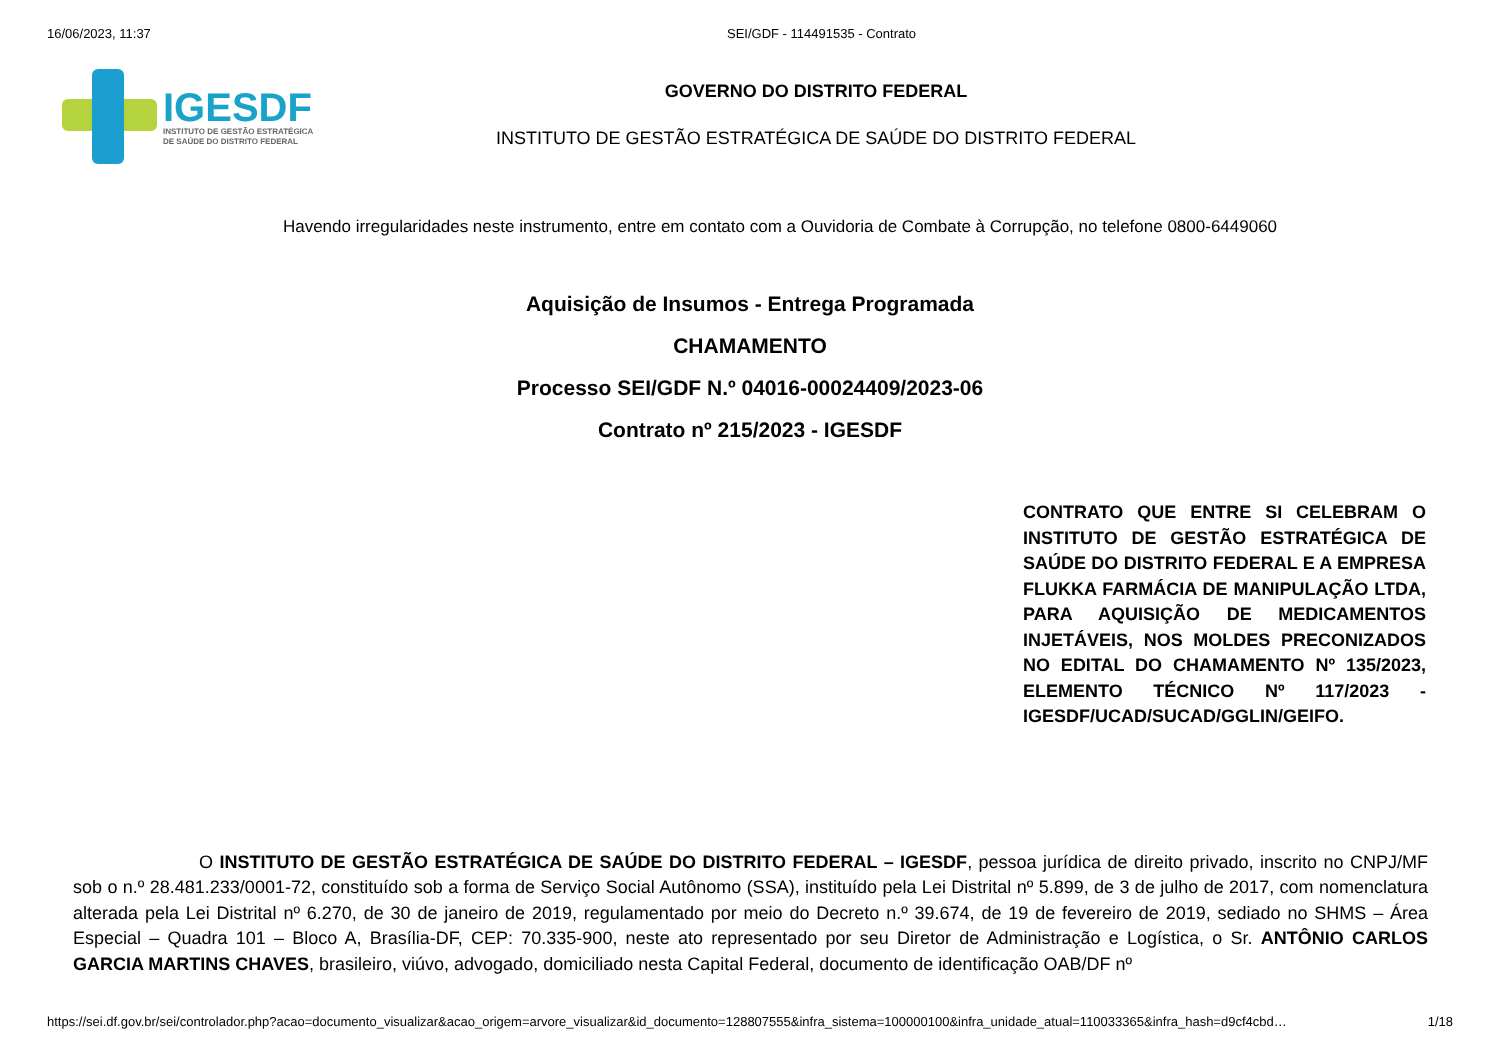16/06/2023, 11:37 SEI/GDF - 114491535 - Contrato
IGESDF
INSTITUTO DE GESTÃO ESTRATÉGICA
DE SAÚDE DO DISTRITO FEDERAL
GOVERNO DO DISTRITO FEDERAL
INSTITUTO DE GESTÃO ESTRATÉGICA DE SAÚDE DO DISTRITO FEDERAL
Havendo irregularidades neste instrumento, entre em contato com a Ouvidoria de Combate à Corrupção, no telefone 0800-6449060
Aquisição de Insumos - Entrega Programada
CHAMAMENTO
Processo SEI/GDF N.º 04016-00024409/2023-06
Contrato nº 215/2023 - IGESDF
CONTRATO QUE ENTRE SI CELEBRAM O INSTITUTO DE GESTÃO ESTRATÉGICA DE SAÚDE DO DISTRITO FEDERAL E A EMPRESA FLUKKA FARMÁCIA DE MANIPULAÇÃO LTDA, PARA AQUISIÇÃO DE MEDICAMENTOS INJETÁVEIS, NOS MOLDES PRECONIZADOS NO EDITAL DO CHAMAMENTO Nº 135/2023, ELEMENTO TÉCNICO Nº 117/2023 - IGESDF/UCAD/SUCAD/GGLIN/GEIFO.
O INSTITUTO DE GESTÃO ESTRATÉGICA DE SAÚDE DO DISTRITO FEDERAL – IGESDF, pessoa jurídica de direito privado, inscrito no CNPJ/MF sob o n.º 28.481.233/0001-72, constituído sob a forma de Serviço Social Autônomo (SSA), instituído pela Lei Distrital nº 5.899, de 3 de julho de 2017, com nomenclatura alterada pela Lei Distrital nº 6.270, de 30 de janeiro de 2019, regulamentado por meio do Decreto n.º 39.674, de 19 de fevereiro de 2019, sediado no SHMS – Área Especial – Quadra 101 – Bloco A, Brasília-DF, CEP: 70.335-900, neste ato representado por seu Diretor de Administração e Logística, o Sr. ANTÔNIO CARLOS GARCIA MARTINS CHAVES, brasileiro, viúvo, advogado, domiciliado nesta Capital Federal, documento de identificação OAB/DF nº
https://sei.df.gov.br/sei/controlador.php?acao=documento_visualizar&acao_origem=arvore_visualizar&id_documento=128807555&infra_sistema=100000100&infra_unidade_atual=110033365&infra_hash=d9cf4cbd… 1/18